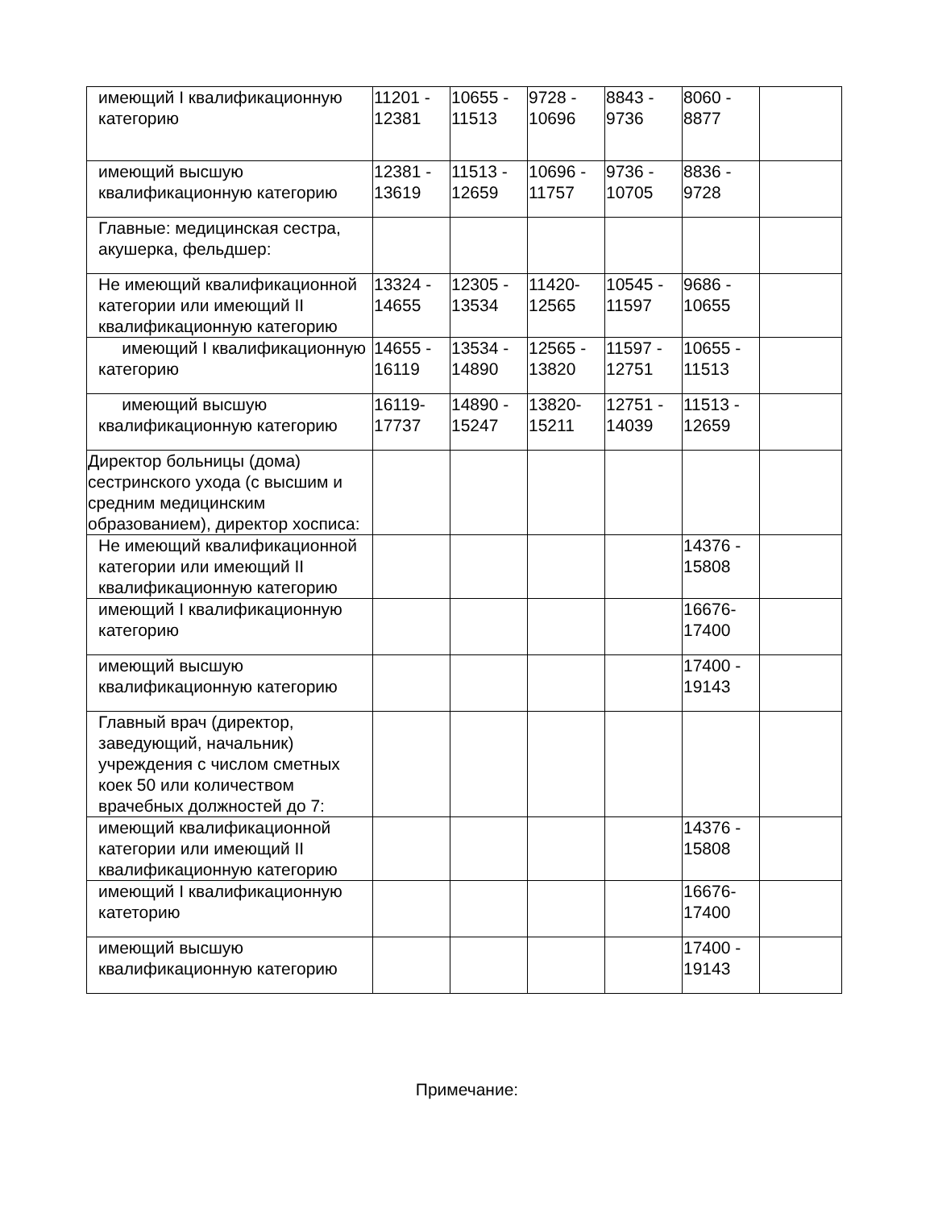| имеющий I квалификационную категорию | 11201 - 12381 | 10655 - 11513 | 9728 - 10696 | 8843 - 9736 | 8060 - 8877 | |
| имеющий высшую квалификационную категорию | 12381 - 13619 | 11513 - 12659 | 10696 - 11757 | 9736 - 10705 | 8836 - 9728 | |
| Главные: медицинская сестра, акушерка, фельдшер: | | | | | | |
| Не имеющий квалификационной категории или имеющий II квалификационную категорию | 13324 - 14655 | 12305 - 13534 | 11420- 12565 | 10545 - 11597 | 9686 - 10655 | |
| имеющий I квалификационную категорию | 14655 - 16119 | 13534 - 14890 | 12565 - 13820 | 11597 - 12751 | 10655 - 11513 | |
| имеющий высшую квалификационную категорию | 16119- 17737 | 14890 - 15247 | 13820- 15211 | 12751 - 14039 | 11513 - 12659 | |
| Директор больницы (дома) сестринского ухода (с высшим и средним медицинским образованием), директор хосписа: | | | | | | |
| Не имеющий квалификационной категории или имеющий II квалификационную категорию | | | | | 14376 - 15808 | |
| имеющий I квалификационную категорию | | | | | 16676- 17400 | |
| имеющий высшую квалификационную категорию | | | | | 17400 - 19143 | |
| Главный врач (директор, заведующий, начальник) учреждения с числом сметных коек 50 или количеством врачебных должностей до 7: | | | | | | |
| имеющий квалификационной категории или имеющий II квалификационную категорию | | | | | 14376 - 15808 | |
| имеющий I квалификационную катеторию | | | | | 16676- 17400 | |
| имеющий высшую квалификационную категорию | | | | | 17400 - 19143 | |
Примечание: